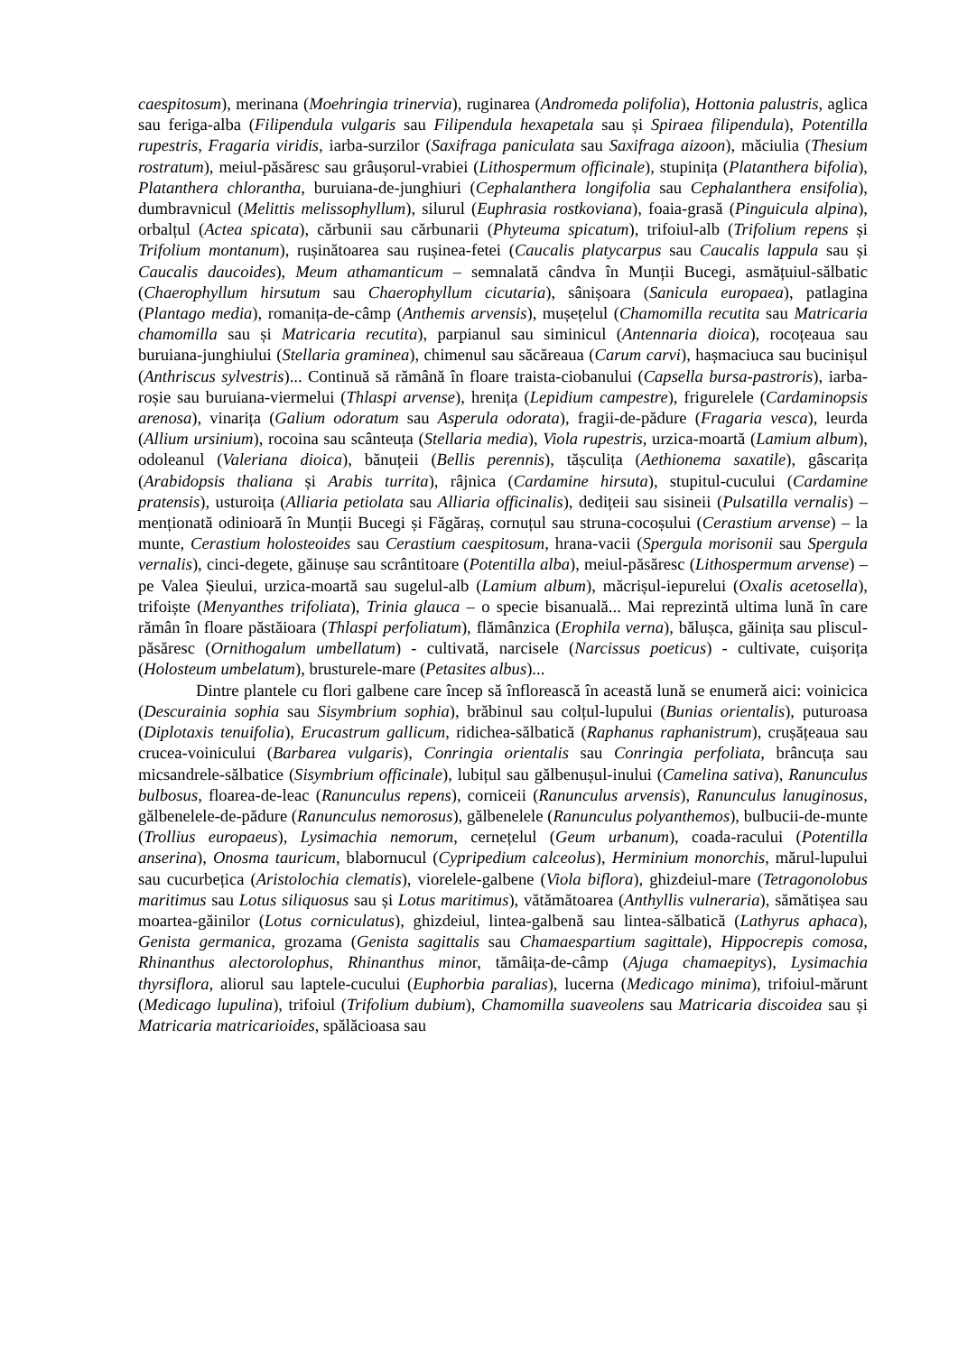caespitosum), merinana (Moehringia trinervia), ruginarea (Andromeda polifolia), Hottonia palustris, aglica sau feriga-alba (Filipendula vulgaris sau Filipendula hexapetala sau și Spiraea filipendula), Potentilla rupestris, Fragaria viridis, iarba-surzilor (Saxifraga paniculata sau Saxifraga aizoon), măciulia (Thesium rostratum), meiul-păsăresc sau grâușorul-vrabiei (Lithospermum officinale), stupinița (Platanthera bifolia), Platanthera chlorantha, buruiana-de-junghiuri (Cephalanthera longifolia sau Cephalanthera ensifolia), dumbravnicul (Melittis melissophyllum), silurul (Euphrasia rostkoviana), foaia-grasă (Pinguicula alpina), orbalțul (Actea spicata), cărbunii sau cărbunarii (Phyteuma spicatum), trifoiul-alb (Trifolium repens și Trifolium montanum), rușinătoarea sau rușinea-fetei (Caucalis platycarpus sau Caucalis lappula sau și Caucalis daucoides), Meum athamanticum – semnalată cândva în Munții Bucegi, asmățuiul-sălbatic (Chaerophyllum hirsutum sau Chaerophyllum cicutaria), sânișoara (Sanicula europaea), patlagina (Plantago media), romanița-de-câmp (Anthemis arvensis), mușețelul (Chamomilla recutita sau Matricaria chamomilla sau și Matricaria recutita), parpianul sau siminicul (Antennaria dioica), rocoțeaua sau buruiana-junghiului (Stellaria graminea), chimenul sau săcăreaua (Carum carvi), hașmaciuca sau bucinișul (Anthriscus sylvestris)... Continuă să rămână în floare traista-ciobanului (Capsella bursa-pastroris), iarba-roșie sau buruiana-viermelui (Thlaspi arvense), hrenița (Lepidium campestre), frigurelele (Cardaminopsis arenosa), vinarița (Galium odoratum sau Asperula odorata), fragii-de-pădure (Fragaria vesca), leurda (Allium ursinium), rocoina sau scânteuța (Stellaria media), Viola rupestris, urzica-moartă (Lamium album), odoleanul (Valeriana dioica), bănuțeii (Bellis perennis), tășculița (Aethionema saxatile), gâscarița (Arabidopsis thaliana și Arabis turrita), râjnica (Cardamine hirsuta), stupitul-cucului (Cardamine pratensis), usturoița (Alliaria petiolata sau Alliaria officinalis), dedițeii sau sisineii (Pulsatilla vernalis) – menționată odinioară în Munții Bucegi și Făgăraș, cornuțul sau struna-cocoșului (Cerastium arvense) – la munte, Cerastium holosteoides sau Cerastium caespitosum, hrana-vacii (Spergula morisonii sau Spergula vernalis), cinci-degete, găinușe sau scrântitoare (Potentilla alba), meiul-păsăresc (Lithospermum arvense) – pe Valea Șieului, urzica-moartă sau sugelul-alb (Lamium album), măcrișul-iepurelui (Oxalis acetosella), trifoiște (Menyanthes trifoliata), Trinia glauca – o specie bisanuală... Mai reprezintă ultima lună în care rămân în floare păstăioara (Thlaspi perfoliatum), flămânzica (Erophila verna), bălușca, găinița sau pliscul-păsăresc (Ornithogalum umbellatum) - cultivată, narcisele (Narcissus poeticus) - cultivate, cuișorița (Holosteum umbelatum), brusturele-mare (Petasites albus)...
Dintre plantele cu flori galbene care încep să înflorească în această lună se enumeră aici: voinicica (Descurainia sophia sau Sisymbrium sophia), brăbinul sau colțul-lupului (Bunias orientalis), puturoasa (Diplotaxis tenuifolia), Erucastrum gallicum, ridichea-sălbatică (Raphanus raphanistrum), crușățeaua sau crucea-voinicului (Barbarea vulgaris), Conringia orientalis sau Conringia perfoliata, brâncuța sau micsandrele-sălbatice (Sisymbrium officinale), lubițul sau gălbenușul-inului (Camelina sativa), Ranunculus bulbosus, floarea-de-leac (Ranunculus repens), corniceii (Ranunculus arvensis), Ranunculus lanuginosus, gălbenelele-de-pădure (Ranunculus nemorosus), gălbenelele (Ranunculus polyanthemos), bulbucii-de-munte (Trollius europaeus), Lysimachia nemorum, cernețelul (Geum urbanum), coada-racului (Potentilla anserina), Onosma tauricum, blabornucul (Cypripedium calceolus), Herminium monorchis, mărul-lupului sau cucurbețica (Aristolochia clematis), viorelele-galbene (Viola biflora), ghizdeiul-mare (Tetragonolobus maritimus sau Lotus siliquosus sau și Lotus maritimus), vătămătoarea (Anthyllis vulneraria), sămătișea sau moartea-găinilor (Lotus corniculatus), ghizdeiul, lintea-galbenă sau lintea-sălbatică (Lathyrus aphaca), Genista germanica, grozama (Genista sagittalis sau Chamaespartium sagittale), Hippocrepis comosa, Rhinanthus alectorolophus, Rhinanthus minor, tămâița-de-câmp (Ajuga chamaepitys), Lysimachia thyrsiflora, aliorul sau laptele-cucului (Euphorbia paralias), lucerna (Medicago minima), trifoiul-mărunt (Medicago lupulina), trifoiul (Trifolium dubium), Chamomilla suaveolens sau Matricaria discoidea sau și Matricaria matricarioides, spălăcioasa sau